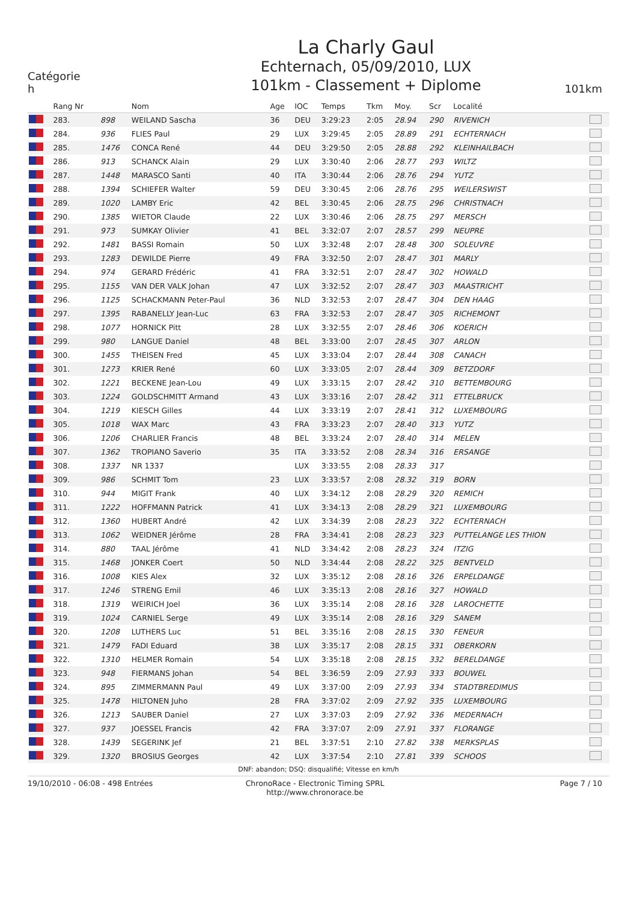Catégorie
h
La Charly Gaul
Echternach, 05/09/2010, LUX
101km - Classement + Diplome
101km
| | Rang Nr | | Nom | Age | IOC | Temps | Tkm | Moy. | Scr | Localité | |
| --- | --- | --- | --- | --- | --- | --- | --- | --- | --- | --- | --- |
| | 283. | 898 | WEILAND Sascha | 36 | DEU | 3:29:23 | 2:05 | 28.94 | 290 | RIVENICH | |
| | 284. | 936 | FLIES Paul | 29 | LUX | 3:29:45 | 2:05 | 28.89 | 291 | ECHTERNACH | |
| | 285. | 1476 | CONCA René | 44 | DEU | 3:29:50 | 2:05 | 28.88 | 292 | KLEINHAILBACH | |
| | 286. | 913 | SCHANCK Alain | 29 | LUX | 3:30:40 | 2:06 | 28.77 | 293 | WILTZ | |
| | 287. | 1448 | MARASCO Santi | 40 | ITA | 3:30:44 | 2:06 | 28.76 | 294 | YUTZ | |
| | 288. | 1394 | SCHIEFER Walter | 59 | DEU | 3:30:45 | 2:06 | 28.76 | 295 | WEILERSWIST | |
| | 289. | 1020 | LAMBY Eric | 42 | BEL | 3:30:45 | 2:06 | 28.75 | 296 | CHRISTNACH | |
| | 290. | 1385 | WIETOR Claude | 22 | LUX | 3:30:46 | 2:06 | 28.75 | 297 | MERSCH | |
| | 291. | 973 | SUMKAY Olivier | 41 | BEL | 3:32:07 | 2:07 | 28.57 | 299 | NEUPRE | |
| | 292. | 1481 | BASSI Romain | 50 | LUX | 3:32:48 | 2:07 | 28.48 | 300 | SOLEUVRE | |
| | 293. | 1283 | DEWILDE Pierre | 49 | FRA | 3:32:50 | 2:07 | 28.47 | 301 | MARLY | |
| | 294. | 974 | GERARD Frédéric | 41 | FRA | 3:32:51 | 2:07 | 28.47 | 302 | HOWALD | |
| | 295. | 1155 | VAN DER VALK Johan | 47 | LUX | 3:32:52 | 2:07 | 28.47 | 303 | MAASTRICHT | |
| | 296. | 1125 | SCHACKMANN Peter-Paul | 36 | NLD | 3:32:53 | 2:07 | 28.47 | 304 | DEN HAAG | |
| | 297. | 1395 | RABANELLY Jean-Luc | 63 | FRA | 3:32:53 | 2:07 | 28.47 | 305 | RICHEMONT | |
| | 298. | 1077 | HORNICK Pitt | 28 | LUX | 3:32:55 | 2:07 | 28.46 | 306 | KOERICH | |
| | 299. | 980 | LANGUE Daniel | 48 | BEL | 3:33:00 | 2:07 | 28.45 | 307 | ARLON | |
| | 300. | 1455 | THEISEN Fred | 45 | LUX | 3:33:04 | 2:07 | 28.44 | 308 | CANACH | |
| | 301. | 1273 | KRIER René | 60 | LUX | 3:33:05 | 2:07 | 28.44 | 309 | BETZDORF | |
| | 302. | 1221 | BECKENE Jean-Lou | 49 | LUX | 3:33:15 | 2:07 | 28.42 | 310 | BETTEMBOURG | |
| | 303. | 1224 | GOLDSCHMITT Armand | 43 | LUX | 3:33:16 | 2:07 | 28.42 | 311 | ETTELBRUCK | |
| | 304. | 1219 | KIESCH Gilles | 44 | LUX | 3:33:19 | 2:07 | 28.41 | 312 | LUXEMBOURG | |
| | 305. | 1018 | WAX Marc | 43 | FRA | 3:33:23 | 2:07 | 28.40 | 313 | YUTZ | |
| | 306. | 1206 | CHARLIER Francis | 48 | BEL | 3:33:24 | 2:07 | 28.40 | 314 | MELEN | |
| | 307. | 1362 | TROPIANO Saverio | 35 | ITA | 3:33:52 | 2:08 | 28.34 | 316 | ERSANGE | |
| | 308. | 1337 | NR 1337 | | LUX | 3:33:55 | 2:08 | 28.33 | 317 | | |
| | 309. | 986 | SCHMIT Tom | 23 | LUX | 3:33:57 | 2:08 | 28.32 | 319 | BORN | |
| | 310. | 944 | MIGIT Frank | 40 | LUX | 3:34:12 | 2:08 | 28.29 | 320 | REMICH | |
| | 311. | 1222 | HOFFMANN Patrick | 41 | LUX | 3:34:13 | 2:08 | 28.29 | 321 | LUXEMBOURG | |
| | 312. | 1360 | HUBERT André | 42 | LUX | 3:34:39 | 2:08 | 28.23 | 322 | ECHTERNACH | |
| | 313. | 1062 | WEIDNER Jérôme | 28 | FRA | 3:34:41 | 2:08 | 28.23 | 323 | PUTTELANGE LES THION | |
| | 314. | 880 | TAAL Jérôme | 41 | NLD | 3:34:42 | 2:08 | 28.23 | 324 | ITZIG | |
| | 315. | 1468 | JONKER Coert | 50 | NLD | 3:34:44 | 2:08 | 28.22 | 325 | BENTVELD | |
| | 316. | 1008 | KIES Alex | 32 | LUX | 3:35:12 | 2:08 | 28.16 | 326 | ERPELDANGE | |
| | 317. | 1246 | STRENG Emil | 46 | LUX | 3:35:13 | 2:08 | 28.16 | 327 | HOWALD | |
| | 318. | 1319 | WEIRICH Joel | 36 | LUX | 3:35:14 | 2:08 | 28.16 | 328 | LAROCHETTE | |
| | 319. | 1024 | CARNIEL Serge | 49 | LUX | 3:35:14 | 2:08 | 28.16 | 329 | SANEM | |
| | 320. | 1208 | LUTHERS Luc | 51 | BEL | 3:35:16 | 2:08 | 28.15 | 330 | FENEUR | |
| | 321. | 1479 | FADI Eduard | 38 | LUX | 3:35:17 | 2:08 | 28.15 | 331 | OBERKORN | |
| | 322. | 1310 | HELMER Romain | 54 | LUX | 3:35:18 | 2:08 | 28.15 | 332 | BERELDANGE | |
| | 323. | 948 | FIERMANS Johan | 54 | BEL | 3:36:59 | 2:09 | 27.93 | 333 | BOUWEL | |
| | 324. | 895 | ZIMMERMANN Paul | 49 | LUX | 3:37:00 | 2:09 | 27.93 | 334 | STADTBREDIMUS | |
| | 325. | 1478 | HILTONEN Juho | 28 | FRA | 3:37:02 | 2:09 | 27.92 | 335 | LUXEMBOURG | |
| | 326. | 1213 | SAUBER Daniel | 27 | LUX | 3:37:03 | 2:09 | 27.92 | 336 | MEDERNACH | |
| | 327. | 937 | JOESSEL Francis | 42 | FRA | 3:37:07 | 2:09 | 27.91 | 337 | FLORANGE | |
| | 328. | 1439 | SEGERINK Jef | 21 | BEL | 3:37:51 | 2:10 | 27.82 | 338 | MERKSPLAS | |
| | 329. | 1320 | BROSIUS Georges | 42 | LUX | 3:37:54 | 2:10 | 27.81 | 339 | SCHOOS | |
DNF: abandon; DSQ: disqualifié; Vitesse en km/h
19/10/2010 - 06:08 - 498 Entrées
ChronoRace - Electronic Timing SPRL
http://www.chronorace.be
Page 7 / 10